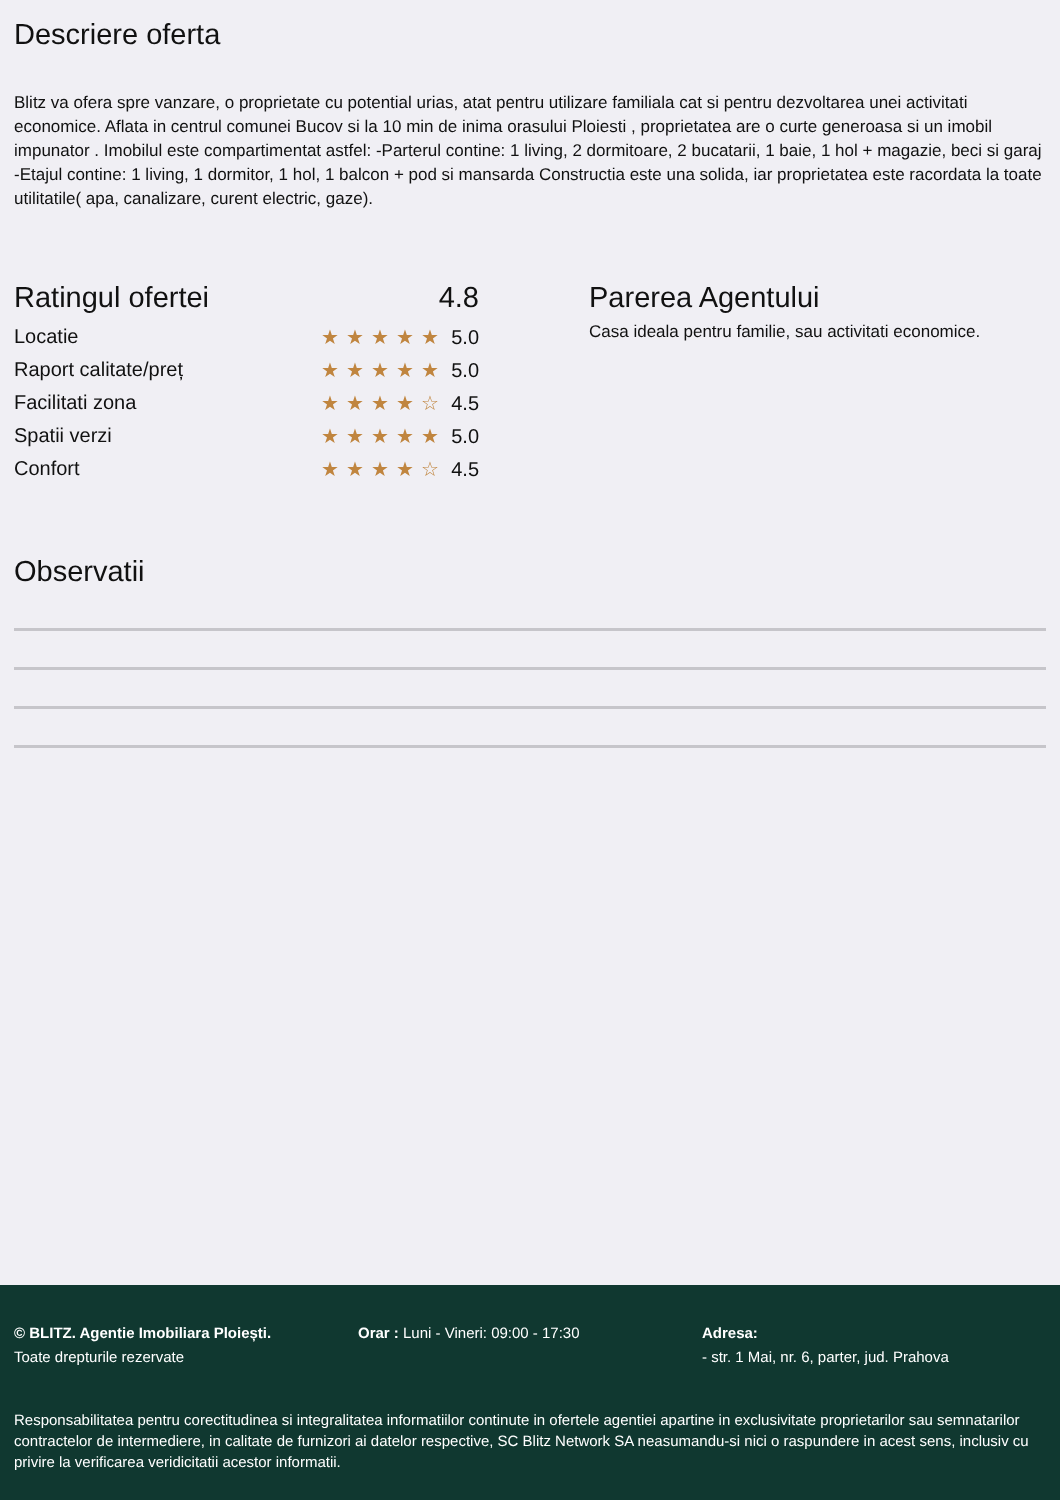Descriere oferta
Blitz va ofera spre vanzare, o proprietate cu potential urias, atat pentru utilizare familiala cat si pentru dezvoltarea unei activitati economice. Aflata in centrul comunei Bucov si la 10 min de inima orasului Ploiesti , proprietatea are o curte generoasa si un imobil impunator . Imobilul este compartimentat astfel: -Parterul contine: 1 living, 2 dormitoare, 2 bucatarii, 1 baie, 1 hol + magazie, beci si garaj -Etajul contine: 1 living, 1 dormitor, 1 hol, 1 balcon + pod si mansarda Constructia este una solida, iar proprietatea este racordata la toate utilitatile( apa, canalizare, curent electric, gaze).
Ratingul ofertei 4.8
Locatie ★★★★★ 5.0
Raport calitate/preț ★★★★★ 5.0
Facilitati zona ★★★★☆ 4.5
Spatii verzi ★★★★★ 5.0
Confort ★★★★☆ 4.5
Parerea Agentului
Casa ideala pentru familie, sau activitati economice.
Observatii
© BLITZ. Agentie Imobiliara Ploiești.
Toate drepturile rezervate
Orar : Luni - Vineri: 09:00 - 17:30 Adresa:
- str. 1 Mai, nr. 6, parter, jud. Prahova
Responsabilitatea pentru corectitudinea si integralitatea informatiilor continute in ofertele agentiei apartine in exclusivitate proprietarilor sau semnatarilor contractelor de intermediere, in calitate de furnizori ai datelor respective, SC Blitz Network SA neasumandu-si nici o raspundere in acest sens, inclusiv cu privire la verificarea veridicitatii acestor informatii.